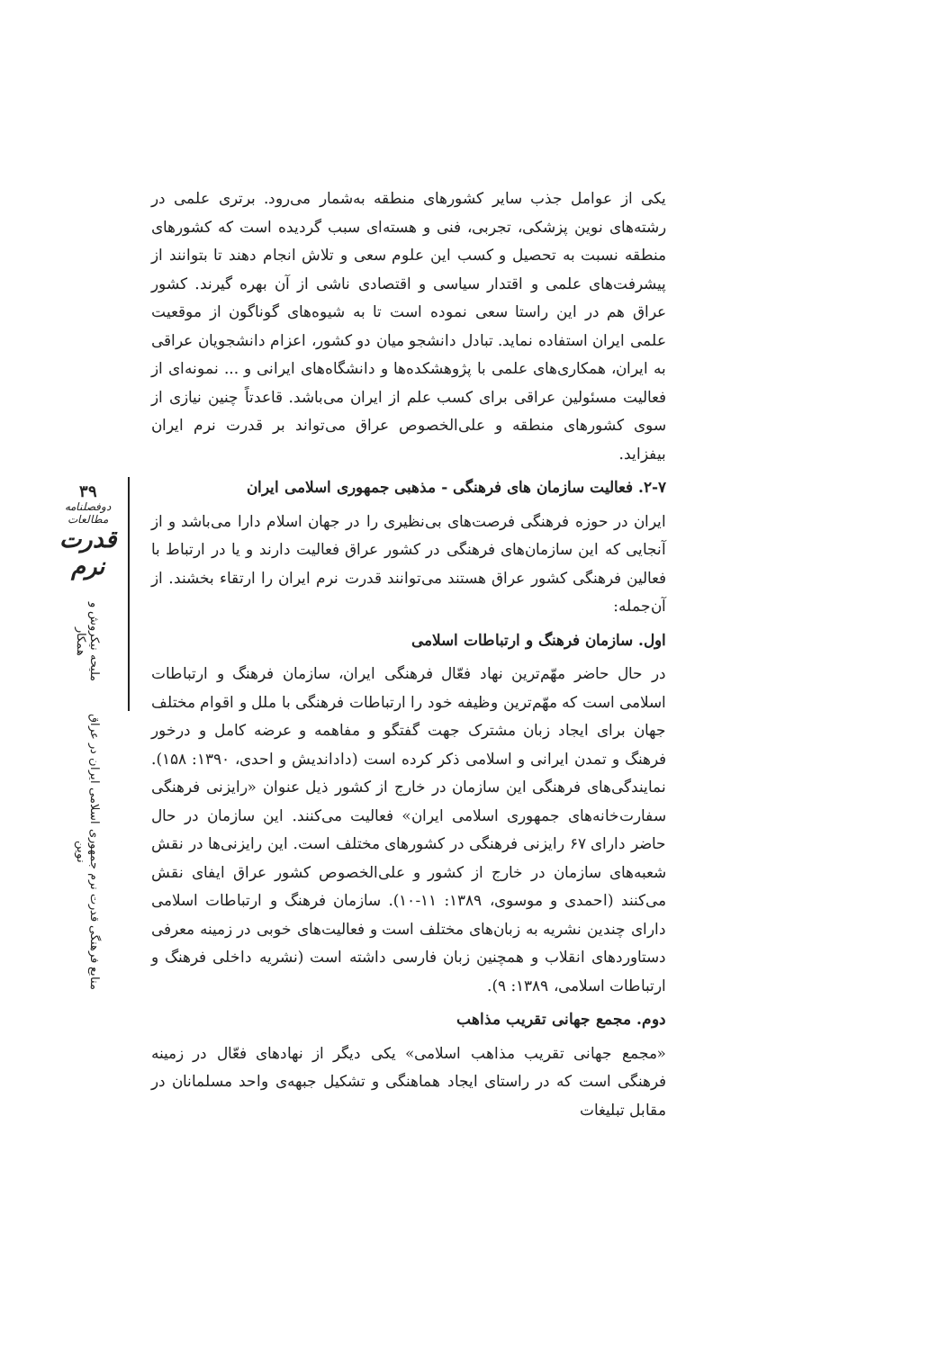۳۹
دوفصلنامه مطالعات
قدرت نرم
منابع فرهنگی قدرت نرم جمهوری اسلامی ایران در عراق نوین ملیحه نیکروش و همکار
یکی از عوامل جذب سایر کشورهای منطقه به‌شمار می‌رود. برتری علمی در رشته‌های نوین پزشکی، تجربی، فنی و هسته‌ای سبب گردیده است که کشورهای منطقه نسبت به تحصیل و کسب این علوم سعی و تلاش انجام دهند تا بتوانند از پیشرفت‌های علمی و اقتدار سیاسی و اقتصادی ناشی از آن بهره گیرند. کشور عراق هم در این راستا سعی نموده است تا به شیوه‌های گوناگون از موقعیت علمی ایران استفاده نماید. تبادل دانشجو میان دو کشور، اعزام دانشجویان عراقی به ایران، همکاری‌های علمی با پژوهشکده‌ها و دانشگاه‌های ایرانی و ... نمونه‌ای از فعالیت مسئولین عراقی برای کسب علم از ایران می‌باشد. قاعدتاً چنین نیازی از سوی کشورهای منطقه و علی‌الخصوص عراق می‌تواند بر قدرت نرم ایران بیفزاید.
۲-۷. فعالیت سازمان های فرهنگی - مذهبی جمهوری اسلامی ایران
ایران در حوزه فرهنگی فرصت‌های بی‌نظیری را در جهان اسلام دارا می‌باشد و از آنجایی که این سازمان‌های فرهنگی در کشور عراق فعالیت دارند و یا در ارتباط با فعالین فرهنگی کشور عراق هستند می‌توانند قدرت نرم ایران را ارتقاء بخشند. از آن‌جمله:
اول. سازمان فرهنگ و ارتباطات اسلامی
در حال حاضر مهّم‌ترین نهاد فعّال فرهنگی ایران، سازمان فرهنگ و ارتباطات اسلامی است که مهّم‌ترین وظیفه خود را ارتباطات فرهنگی با ملل و اقوام مختلف جهان برای ایجاد زبان مشترک جهت گفتگو و مفاهمه و عرضه کامل و درخور فرهنگ و تمدن ایرانی و اسلامی ذکر کرده است (داداندیش و احدی، ۱۳۹۰: ۱۵۸). نمایندگی‌های فرهنگی این سازمان در خارج از کشور ذیل عنوان «رایزنی فرهنگی سفارت‌خانه‌های جمهوری اسلامی ایران» فعالیت می‌کنند. این سازمان در حال حاضر دارای ۶۷ رایزنی فرهنگی در کشورهای مختلف است. این رایزنی‌ها در نقش شعبه‌های سازمان در خارج از کشور و علی‌الخصوص کشور عراق ایفای نقش می‌کنند (احمدی و موسوی، ۱۳۸۹: ۱۱-۱۰). سازمان فرهنگ و ارتباطات اسلامی دارای چندین نشریه به زبان‌های مختلف است و فعالیت‌های خوبی در زمینه معرفی دستاوردهای انقلاب و همچنین زبان فارسی داشته است (نشریه داخلی فرهنگ و ارتباطات اسلامی، ۱۳۸۹: ۹).
دوم. مجمع جهانی تقریب مذاهب
«مجمع جهانی تقریب مذاهب اسلامی» یکی دیگر از نهادهای فعّال در زمینه فرهنگی است که در راستای ایجاد هماهنگی و تشکیل جبهه‌ی واحد مسلمانان در مقابل تبلیغات